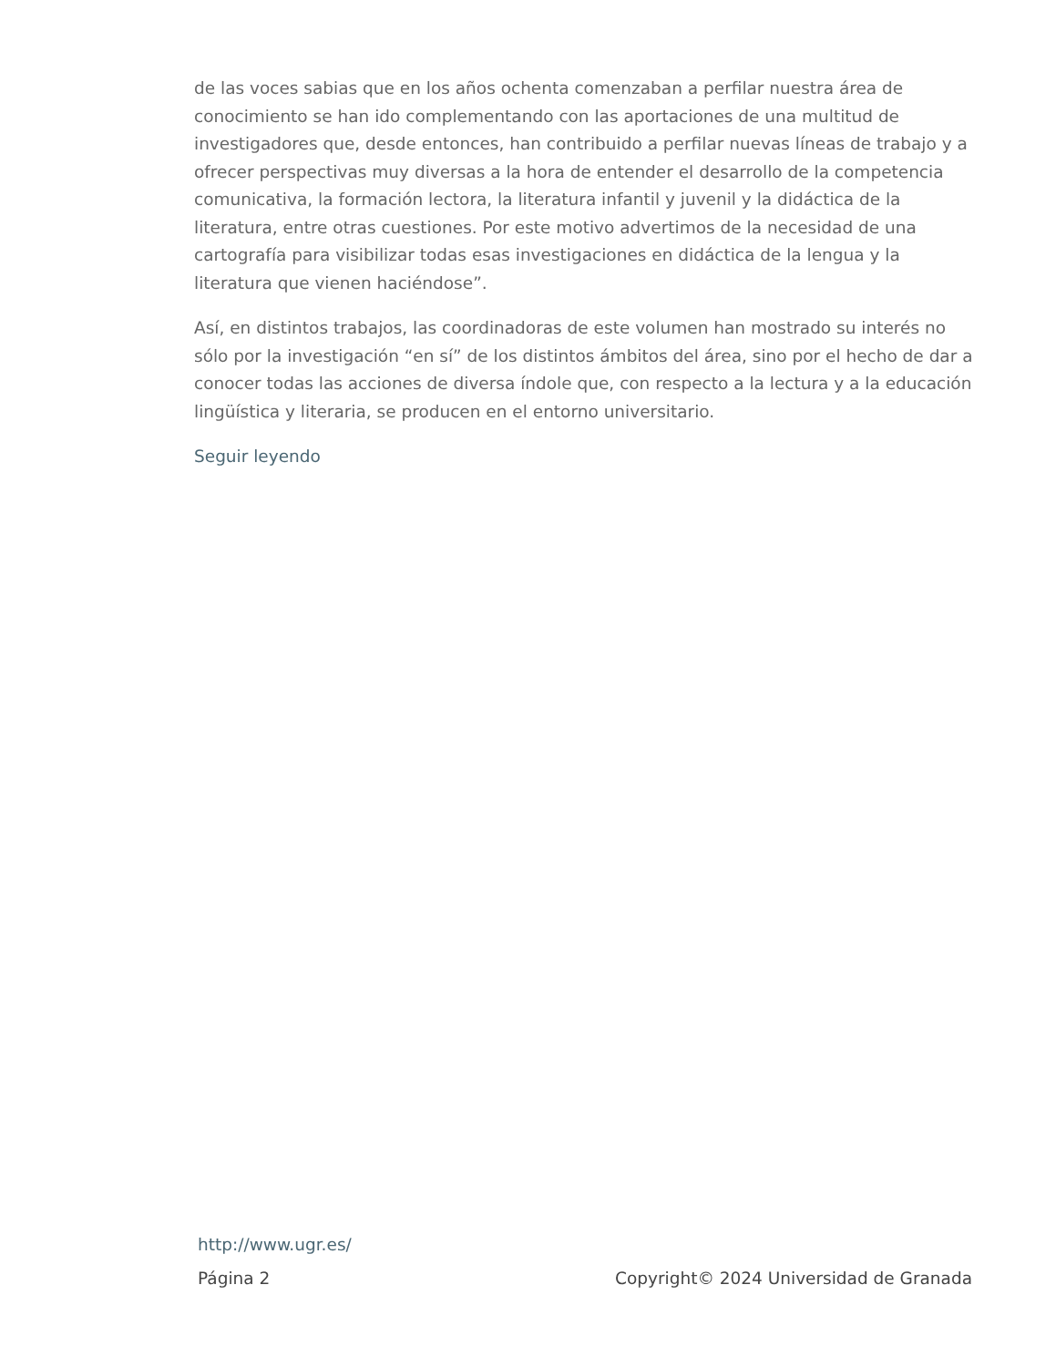de las voces sabias que en los años ochenta comenzaban a perfilar nuestra área de conocimiento se han ido complementando con las aportaciones de una multitud de investigadores que, desde entonces, han contribuido a perfilar nuevas líneas de trabajo y a ofrecer perspectivas muy diversas a la hora de entender el desarrollo de la competencia comunicativa, la formación lectora, la literatura infantil y juvenil y la didáctica de la literatura, entre otras cuestiones. Por este motivo advertimos de la necesidad de una cartografía para visibilizar todas esas investigaciones en didáctica de la lengua y la literatura que vienen haciéndose”.
Así, en distintos trabajos, las coordinadoras de este volumen han mostrado su interés no sólo por la investigación “en sí” de los distintos ámbitos del área, sino por el hecho de dar a conocer todas las acciones de diversa índole que, con respecto a la lectura y a la educación lingüística y literaria, se producen en el entorno universitario.
Seguir leyendo
http://www.ugr.es/
Página 2 Copyright© 2024 Universidad de Granada